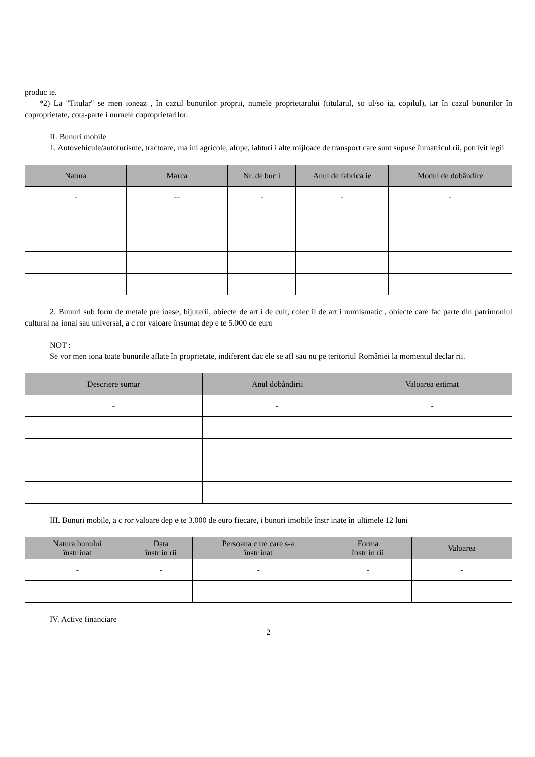produc ie.
*2) La "Titular" se men ioneaz , în cazul bunurilor proprii, numele proprietarului (titularul, so ul/so ia, copilul), iar în cazul bunurilor în coproprietate, cota-parte i numele coproprietarilor.
II. Bunuri mobile
1. Autovehicule/autoturisme, tractoare, ma ini agricole, alupe, iahturi i alte mijloace de transport care sunt supuse înmatricul rii, potrivit legii
| Natura | Marca | Nr. de buc i | Anul de fabrica ie | Modul de dobândire |
| --- | --- | --- | --- | --- |
| - | -- | - | - | - |
2. Bunuri sub form de metale pre ioase, bijuterii, obiecte de art i de cult, colec ii de art i numismatic , obiecte care fac parte din patrimoniul cultural na ional sau universal, a c ror valoare însumat dep e te 5.000 de euro
NOT :
Se vor men iona toate bunurile aflate în proprietate, indiferent dac ele se afl sau nu pe teritoriul României la momentul declar rii.
| Descriere sumar | Anul dobândirii | Valoarea estimat |
| --- | --- | --- |
| - | - | - |
III. Bunuri mobile, a c ror valoare dep e te 3.000 de euro fiecare, i bunuri imobile înstr inate în ultimele 12 luni
| Natura bunului înstr inat | Data înstr in rii | Persoana c tre care s-a înstr inat | Forma înstr in rii | Valoarea |
| --- | --- | --- | --- | --- |
| - | - | - | - | - |
IV. Active financiare
2